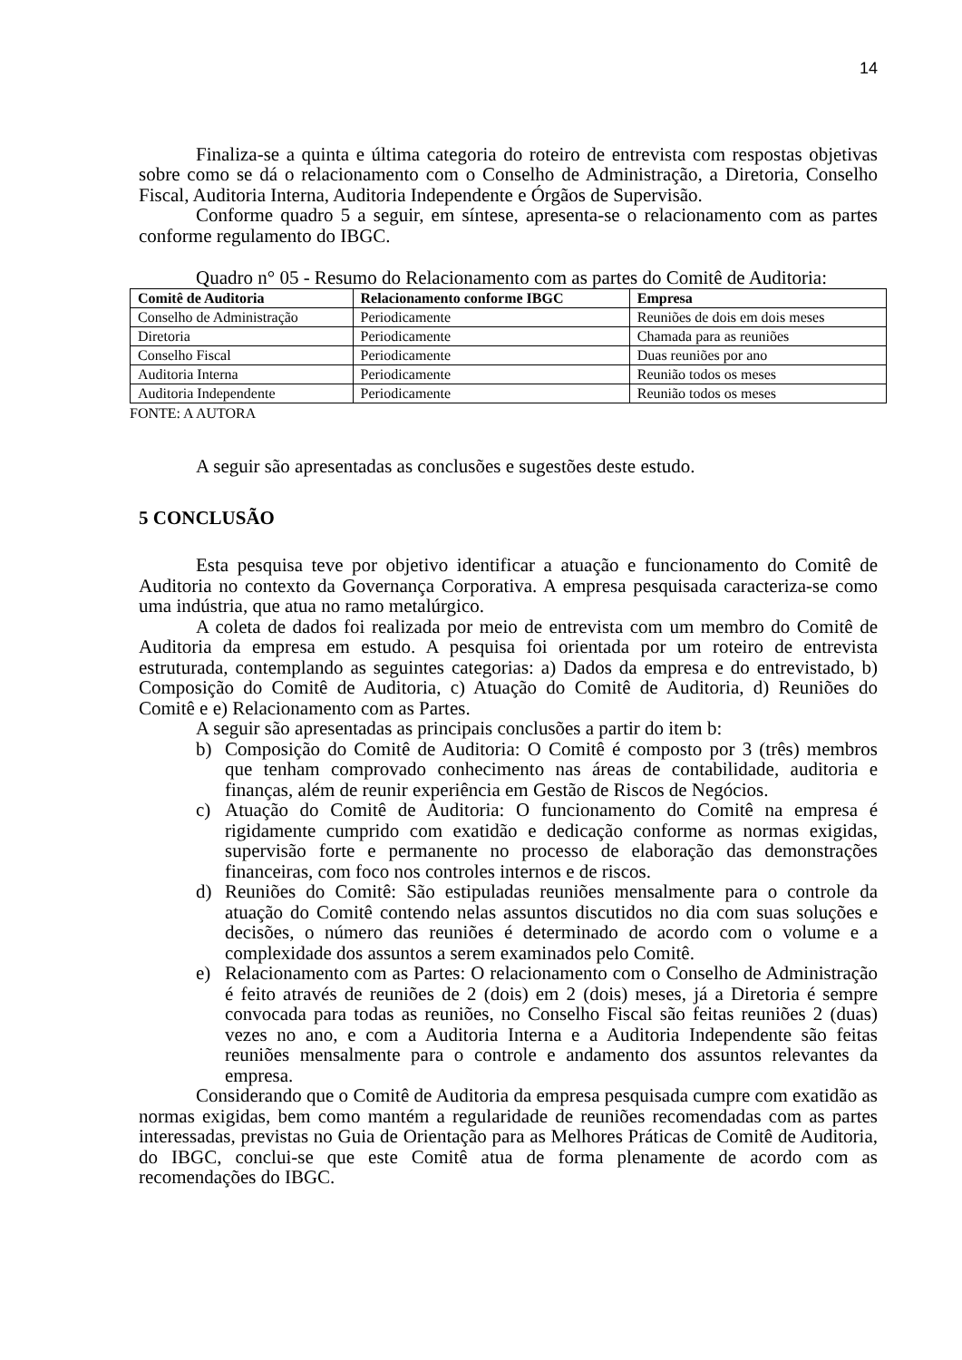14
Finaliza-se a quinta e última categoria do roteiro de entrevista com respostas objetivas sobre como se dá o relacionamento com o Conselho de Administração, a Diretoria, Conselho Fiscal, Auditoria Interna, Auditoria Independente e Órgãos de Supervisão.
Conforme quadro 5 a seguir, em síntese, apresenta-se o relacionamento com as partes conforme regulamento do IBGC.
Quadro n° 05 - Resumo do Relacionamento com as partes do Comitê de Auditoria:
| Comitê de Auditoria | Relacionamento conforme IBGC | Empresa |
| --- | --- | --- |
| Conselho de Administração | Periodicamente | Reuniões de dois em dois meses |
| Diretoria | Periodicamente | Chamada para as reuniões |
| Conselho Fiscal | Periodicamente | Duas reuniões por ano |
| Auditoria Interna | Periodicamente | Reunião todos os meses |
| Auditoria Independente | Periodicamente | Reunião todos os meses |
FONTE: A AUTORA
A seguir são apresentadas as conclusões e sugestões deste estudo.
5 CONCLUSÃO
Esta pesquisa teve por objetivo identificar a atuação e funcionamento do Comitê de Auditoria no contexto da Governança Corporativa. A empresa pesquisada caracteriza-se como uma indústria, que atua no ramo metalúrgico.
A coleta de dados foi realizada por meio de entrevista com um membro do Comitê de Auditoria da empresa em estudo. A pesquisa foi orientada por um roteiro de entrevista estruturada, contemplando as seguintes categorias: a) Dados da empresa e do entrevistado, b) Composição do Comitê de Auditoria, c) Atuação do Comitê de Auditoria, d) Reuniões do Comitê e e) Relacionamento com as Partes.
A seguir são apresentadas as principais conclusões a partir do item b:
b) Composição do Comitê de Auditoria: O Comitê é composto por 3 (três) membros que tenham comprovado conhecimento nas áreas de contabilidade, auditoria e finanças, além de reunir experiência em Gestão de Riscos de Negócios.
c) Atuação do Comitê de Auditoria: O funcionamento do Comitê na empresa é rigidamente cumprido com exatidão e dedicação conforme as normas exigidas, supervisão forte e permanente no processo de elaboração das demonstrações financeiras, com foco nos controles internos e de riscos.
d) Reuniões do Comitê: São estipuladas reuniões mensalmente para o controle da atuação do Comitê contendo nelas assuntos discutidos no dia com suas soluções e decisões, o número das reuniões é determinado de acordo com o volume e a complexidade dos assuntos a serem examinados pelo Comitê.
e) Relacionamento com as Partes: O relacionamento com o Conselho de Administração é feito através de reuniões de 2 (dois) em 2 (dois) meses, já a Diretoria é sempre convocada para todas as reuniões, no Conselho Fiscal são feitas reuniões 2 (duas) vezes no ano, e com a Auditoria Interna e a Auditoria Independente são feitas reuniões mensalmente para o controle e andamento dos assuntos relevantes da empresa.
Considerando que o Comitê de Auditoria da empresa pesquisada cumpre com exatidão as normas exigidas, bem como mantém a regularidade de reuniões recomendadas com as partes interessadas, previstas no Guia de Orientação para as Melhores Práticas de Comitê de Auditoria, do IBGC, conclui-se que este Comitê atua de forma plenamente de acordo com as recomendações do IBGC.